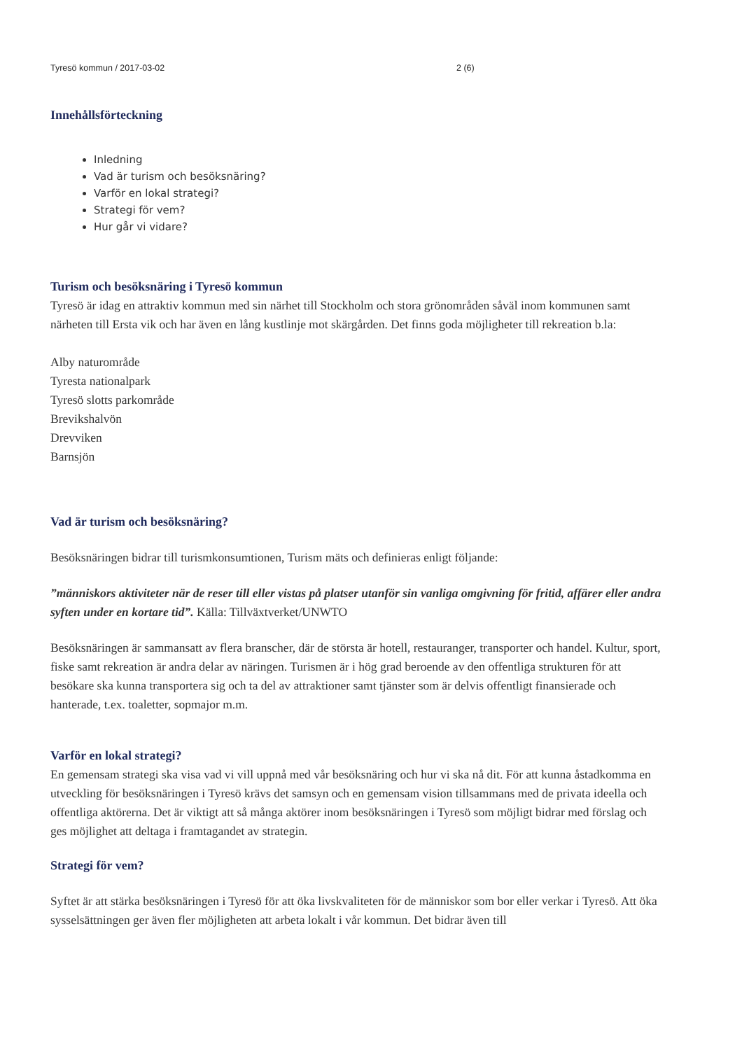Tyresö kommun / 2017-03-02 2 (6)
Innehållsförteckning
Inledning
Vad är turism och besöksnäring?
Varför en lokal strategi?
Strategi för vem?
Hur går vi vidare?
Turism och besöksnäring i Tyresö kommun
Tyresö är idag en attraktiv kommun med sin närhet till Stockholm och stora grönområden såväl inom kommunen samt närheten till Ersta vik och har även en lång kustlinje mot skärgården. Det finns goda möjligheter till rekreation b.la:
Alby naturområde
Tyresta nationalpark
Tyresö slotts parkområde
Brevikshalvön
Drevviken
Barnsjön
Vad är turism och besöksnäring?
Besöksnäringen bidrar till turismkonsumtionen, Turism mäts och definieras enligt följande:
”människors aktiviteter när de reser till eller vistas på platser utanför sin vanliga omgivning för fritid, affärer eller andra syften under en kortare tid”. Källa: Tillväxtverket/UNWTO
Besöksnäringen är sammansatt av flera branscher, där de största är hotell, restauranger, transporter och handel. Kultur, sport, fiske samt rekreation är andra delar av näringen. Turismen är i hög grad beroende av den offentliga strukturen för att besökare ska kunna transportera sig och ta del av attraktioner samt tjänster som är delvis offentligt finansierade och hanterade, t.ex. toaletter, sopmajor m.m.
Varför en lokal strategi?
En gemensam strategi ska visa vad vi vill uppnå med vår besöksnäring och hur vi ska nå dit. För att kunna åstadkomma en utveckling för besöksnäringen i Tyresö krävs det samsyn och en gemensam vision tillsammans med de privata ideella och offentliga aktörerna. Det är viktigt att så många aktörer inom besöksnäringen i Tyresö som möjligt bidrar med förslag och ges möjlighet att deltaga i framtagandet av strategin.
Strategi för vem?
Syftet är att stärka besöksnäringen i Tyresö för att öka livskvaliteten för de människor som bor eller verkar i Tyresö. Att öka sysselsättningen ger även fler möjligheten att arbeta lokalt i vår kommun. Det bidrar även till